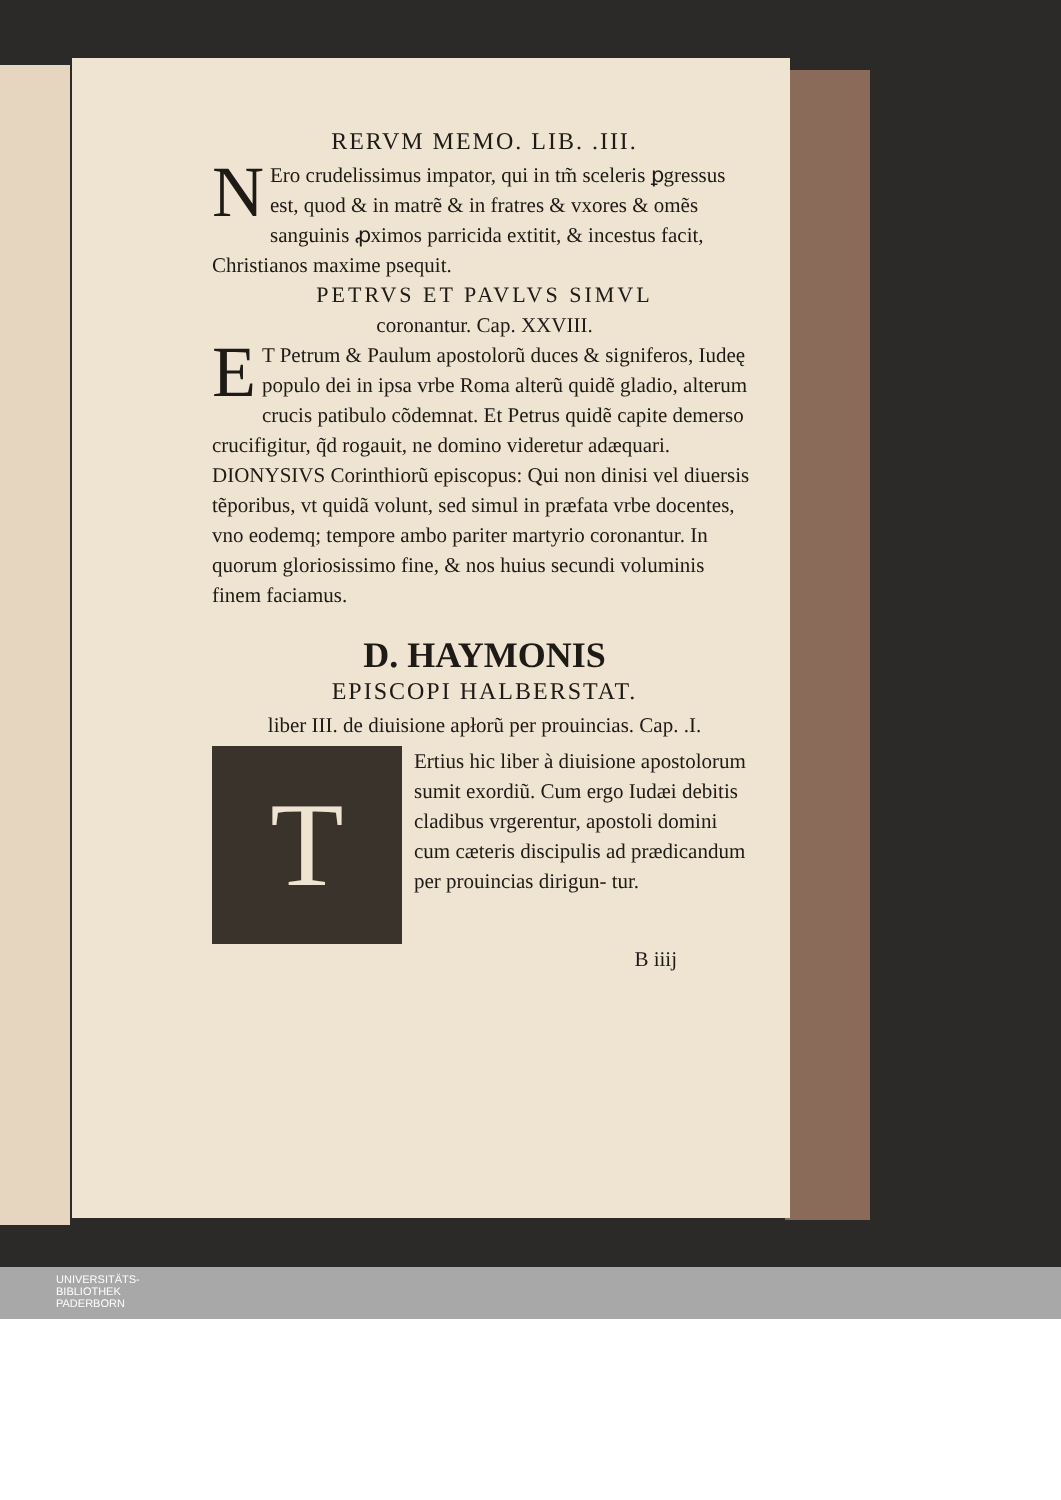RERVM MEMO. LIB. .III.
NEro crudelissimus impator, qui in tm̃ sceleris ꝑgressus est, quod & in matrẽ & in fratres & vxores & omẽs sanguinis ꝓximos parricida extitit, & incestus facit, Christianos maxime psequit.
PETRVS ET PAVLVS SIMVL
coronantur. Cap. XXVIII.
ET Petrum & Paulum apostolorũ duces & signiferos, Iudeę populo dei in ipsa vrbe Roma alterũ quidẽ gladio, alterum crucis patibulo cõdemnat. Et Petrus quidẽ capite demerso crucifigitur, q̃d rogauit, ne domino videretur adæquari. DIONYSIVS Corinthiorũ episcopus: Qui non dinisi vel diuersis tẽporibus, vt quidã volunt, sed simul in præfata vrbe docentes, vno eodemq; tempore ambo pariter martyrio coronantur. In quorum gloriosissimo fine, & nos huius secundi voluminis finem faciamus.
D. HAYMONIS
EPISCOPI HALBERSTAT.
liber III. de diuisione apłorũ per prouincias. Cap. .I.
TErtius hic liber à diuisione apostolorum sumit exordiũ. Cum ergo Iudæi debitis cladibus vrgerentur, apostoli domini cum cæteris discipulis ad prædicandum per prouincias dirigun- tur.
B iiij
UNIVERSITÄTS-
BIBLIOTHEK
PADERBORN